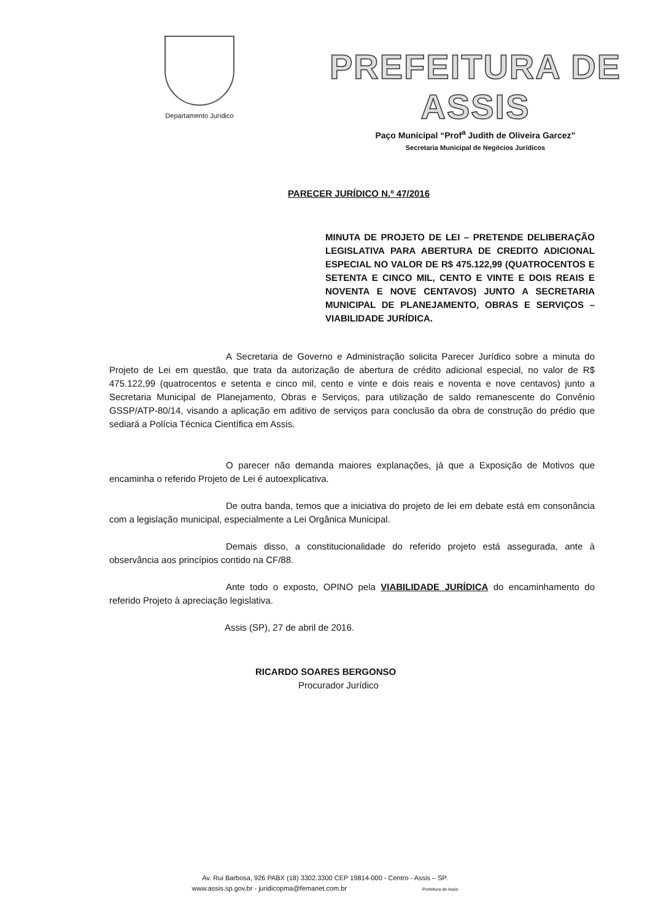Departamento Jurídico
PREFEITURA DE ASSIS
Paço Municipal “Prof<sup>a</sup> Judith de Oliveira Garcez”
Secretaria Municipal de Negócios Jurídicos
PARECER JURÍDICO N.º 47/2016
MINUTA DE PROJETO DE LEI – PRETENDE DELIBERAÇÃO LEGISLATIVA PARA ABERTURA DE CREDITO ADICIONAL ESPECIAL NO VALOR DE R$ 475.122,99 (QUATROCENTOS E SETENTA E CINCO MIL, CENTO E VINTE E DOIS REAIS E NOVENTA E NOVE CENTAVOS) JUNTO A SECRETARIA MUNICIPAL DE PLANEJAMENTO, OBRAS E SERVIÇOS – VIABILIDADE JURÍDICA.
A Secretaria de Governo e Administração solicita Parecer Jurídico sobre a minuta do Projeto de Lei em questão, que trata da autorização de abertura de crédito adicional especial, no valor de R$ 475.122,99 (quatrocentos e setenta e cinco mil, cento e vinte e dois reais e noventa e nove centavos) junto a Secretaria Municipal de Planejamento, Obras e Serviços, para utilização de saldo remanescente do Convênio GSSP/ATP-80/14, visando a aplicação em aditivo de serviços para conclusão da obra de construção do prédio que sediará a Polícia Técnica Científica em Assis.
O parecer não demanda maiores explanações, já que a Exposição de Motivos que encaminha o referido Projeto de Lei é autoexplicativa.
De outra banda, temos que a iniciativa do projeto de lei em debate está em consonância com a legislação municipal, especialmente a Lei Orgânica Municipal.
Demais disso, a constitucionalidade do referido projeto está assegurada, ante à observância aos princípios contido na CF/88.
Ante todo o exposto, OPINO pela VIABILIDADE JURÍDICA do encaminhamento do referido Projeto à apreciação legislativa.
Assis (SP), 27 de abril de 2016.
RICARDO SOARES BERGONSO
Procurador Jurídico
Av. Rui Barbosa, 926 PABX (18) 3302.3300 CEP 19814-000 - Centro - Assis – SP.
www.assis.sp.gov.br - juridicopma@femanet.com.br Prefeitura de Assis